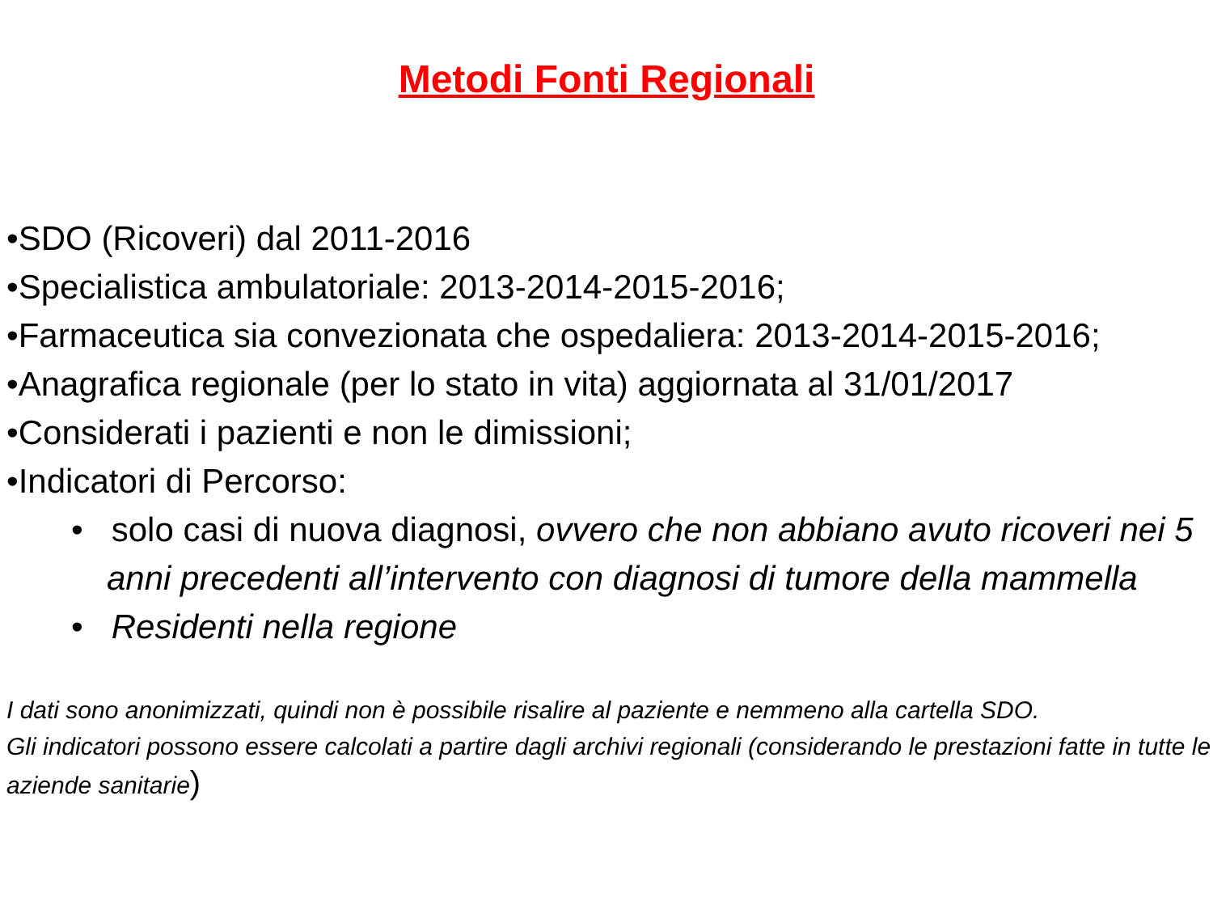Metodi Fonti Regionali
•SDO (Ricoveri) dal 2011-2016
•Specialistica ambulatoriale: 2013-2014-2015-2016;
•Farmaceutica sia convezionata che ospedaliera: 2013-2014-2015-2016;
•Anagrafica regionale (per lo stato in vita) aggiornata al 31/01/2017
•Considerati i pazienti e non le dimissioni;
•Indicatori di Percorso:
• solo casi di nuova diagnosi, ovvero che non abbiano avuto ricoveri nei 5 anni precedenti all’intervento con diagnosi di tumore della mammella
• Residenti nella regione
I dati sono anonimizzati, quindi non è possibile risalire al paziente e nemmeno alla cartella SDO.
Gli indicatori possono essere calcolati a partire dagli archivi regionali (considerando le prestazioni fatte in tutte le aziende sanitarie)